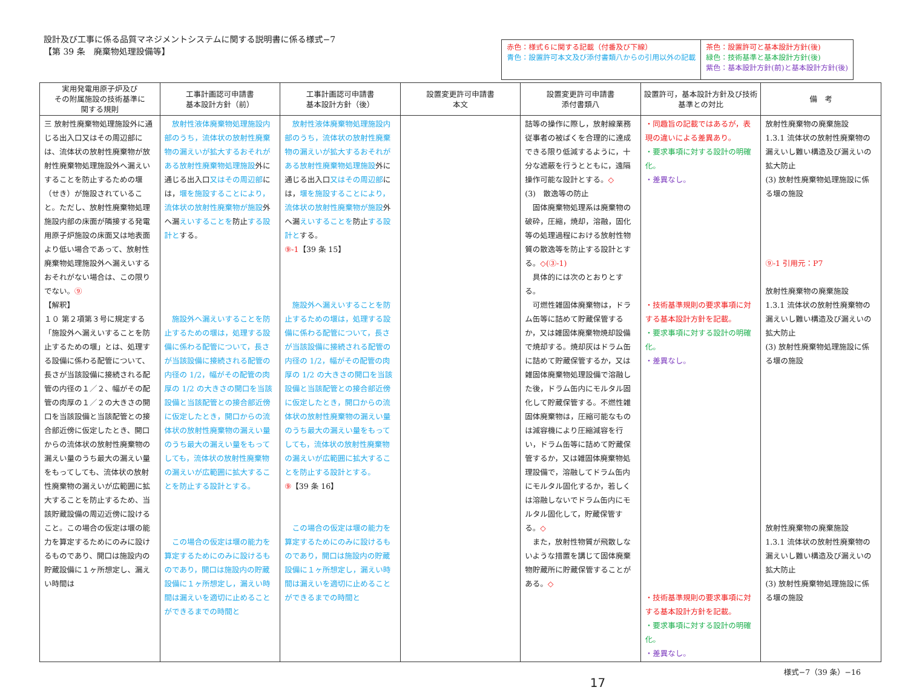設計及び工事に係る品質マネジメントシステムに関する説明書に係る様式−7
【第 39 条　廃棄物処理設備等】
赤色：様式６に関する記載（付番及び下線）
青色：設置許可本文及び添付書類八からの引用以外の記載
茶色：設置許可と基本設計方針(後)
緑色：技術基準と基本設計方針(後)
紫色：基本設計方針(前)と基本設計方針(後)
| 実用発電用原子炉及び その附属施設の技術基準に 関する規則 | 工事計画認可申請書 基本設計方針（前） | 工事計画認可申請書 基本設計方針（後） | 設置変更許可申請書 本文 | 設置変更許可申請書 添付書類八 | 設置許可，基本設計方針及び技術基準との対比 | 備 考 |
| --- | --- | --- | --- | --- | --- | --- |
| 三 放射性廃棄物処理施設外に通じる出入口又はその周辺部には、流体状の放射性廃棄物が放射性廃棄物処理施設外へ漏えいすることを防止するための堰（せき）が施設されていること。ただし、放射性廃棄物処理施設内部の床面が隣接する発電用原子炉施設の床面又は地表面より低い場合であって、放射性廃棄物処理施設外へ漏えいするおそれがない場合は、この限りでない。 ⑨ 【解釈】 １０ 第２項第３号に規定する「施設外へ漏えいすることを防止するための堰」とは、処理する設備に係わる配管について、長さが当該設備に接続される配管の内径の１／２、幅がその配管の肉厚の１／２の大きさの開口を当該設備と当該配管との接合部近傍に仮定したとき、開口からの流体状の放射性廃棄物の漏えい量のうち最大の漏えい量をもってしても、流体状の放射性廃棄物の漏えいが広範囲に拡大することを防止するため、当該貯蔵設備の周辺近傍に設けること。この場合の仮定は堰の能力を算定するためにのみに設けるものであり、開口は施設内の貯蔵設備に１ヶ所想定し、漏えい時間は | 放射性液体廃棄物処理施設内部のうち，流体状の放射性廃棄物の漏えいが拡大するおそれがある放射性廃棄物処理施設 外に通じる出入口 又はその周辺部 には， 堰を施設することにより，流体状の放射性廃棄物が施設 外へ漏 えいすることを 防止 する設計と する。 施設外へ漏えいすることを防止するための堰は，処理する設備に係わる配管について，長さが当該設備に接続される配管の内径の 1/2，幅がその配管の肉厚の 1/2 の大きさの開口を当該設備と当該配管との接合部近傍に仮定したとき，開口からの流体状の放射性廃棄物の漏えい量のうち最大の漏えい量をもってしても，流体状の放射性廃棄物の漏えいが広範囲に拡大することを防止する設計とする。 この場合の仮定は堰の能力を算定するためにのみに設けるものであり，開口は施設内の貯蔵設備に１ヶ所想定し，漏えい時間は漏えいを適切に止めることができるまでの時間と | 放射性液体廃棄物処理施設内部のうち，流体状の放射性廃棄物の漏えいが拡大するおそれがある放射性廃棄物処理施設 外に通じる出入口 又はその周辺部 には， 堰を施設することにより，流体状の放射性廃棄物が施設 外へ漏 えいすることを 防止 する設計と する。 ⑨-1 【39 条 15】 施設外へ漏えいすることを防止するための堰は，処理する設備に係わる配管について，長さが当該設備に接続される配管の内径の 1/2，幅がその配管の肉厚の 1/2 の大きさの開口を当該設備と当該配管との接合部近傍に仮定したとき，開口からの流体状の放射性廃棄物の漏えい量のうち最大の漏えい量をもってしても，流体状の放射性廃棄物の漏えいが広範囲に拡大することを防止する設計とする。 ⑨ 【39 条 16】 この場合の仮定は堰の能力を算定するためにのみに設けるものであり，開口は施設内の貯蔵設備に１ヶ所想定し，漏えい時間は漏えいを適切に止めることができるまでの時間と | | 詰等の操作に際し，放射線業務従事者の被ばくを合理的に達成できる限り低減するように，十分な遮蔽を行うとともに，遠隔操作可能な設計とする。 ◇ (3) 散逸等の防止 固体廃棄物処理系は廃棄物の破砕，圧縮，焼却，溶融，固化等の処理過程における放射性物質の散逸等を防止する設計とする。 ◇(③-1) 具体的には次のとおりとする。 可燃性雑固体廃棄物は，ドラム缶等に詰めて貯蔵保管するか，又は雑固体廃棄物焼却設備で焼却する。焼却灰はドラム缶に詰めて貯蔵保管するか，又は雑固体廃棄物処理設備で溶融した後，ドラム缶内にモルタル固化して貯蔵保管する。不燃性雑固体廃棄物は，圧縮可能なものは減容機により圧縮減容を行い，ドラム缶等に詰めて貯蔵保管するか，又は雑固体廃棄物処理設備で，溶融してドラム缶内にモルタル固化するか，若しくは溶融しないでドラム缶内にモルタル固化して，貯蔵保管する。 ◇ また，放射性物質が飛散しないような措置を講じて固体廃棄物貯蔵所に貯蔵保管することがある。 ◇ | ・同趣旨の記載ではあるが，表現の違いによる差異あり。 ・要求事項に対する設計の明確化。 ・差異なし。 ・技術基準規則の要求事項に対する基本設計方針を記載。 ・要求事項に対する設計の明確化。 ・差異なし。 ・技術基準規則の要求事項に対する基本設計方針を記載。 ・要求事項に対する設計の明確化。 ・差異なし。 | 放射性廃棄物の廃棄施設 1.3.1 流体状の放射性廃棄物の漏えいし難い構造及び漏えいの拡大防止 (3) 放射性廃棄物処理施設に係る堰の施設 ⑨-1 引用元：P7 放射性廃棄物の廃棄施設 1.3.1 流体状の放射性廃棄物の漏えいし難い構造及び漏えいの拡大防止 (3) 放射性廃棄物処理施設に係る堰の施設 放射性廃棄物の廃棄施設 1.3.1 流体状の放射性廃棄物の漏えいし難い構造及び漏えいの拡大防止 (3) 放射性廃棄物処理施設に係る堰の施設 |
17 様式−7（39 条）−16